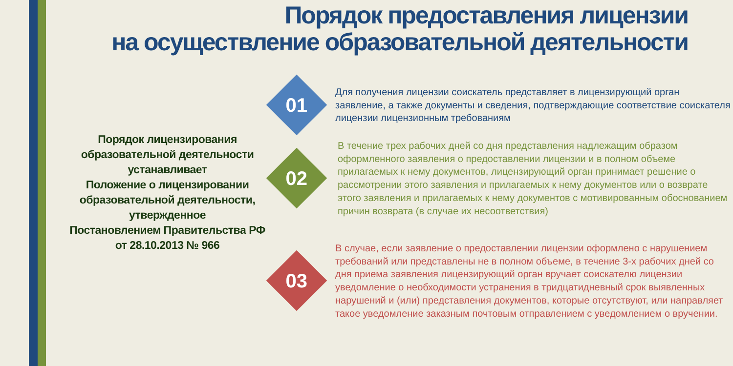Порядок предоставления лицензии
на осуществление образовательной деятельности
Порядок лицензирования образовательной деятельности устанавливает
Положение о лицензировании образовательной деятельности, утвержденное
Постановлением Правительства РФ от 28.10.2013 № 966
01
Для получения лицензии соискатель представляет в лицензирующий орган заявление, а также документы и сведения, подтверждающие соответствие соискателя лицензии лицензионным требованиям
02
В течение трех рабочих дней со дня представления надлежащим образом оформленного заявления о предоставлении лицензии и в полном объеме прилагаемых к нему документов, лицензирующий орган принимает решение о рассмотрении этого заявления и прилагаемых к нему документов или о возврате этого заявления и прилагаемых к нему документов с мотивированным обоснованием причин возврата (в случае их несоответствия)
03
В случае, если заявление о предоставлении лицензии оформлено с нарушением требований или представлены не в полном объеме, в течение 3-х рабочих дней со дня приема заявления лицензирующий орган вручает соискателю лицензии уведомление о необходимости устранения в тридцатидневный срок выявленных нарушений и (или) представления документов, которые отсутствуют, или направляет такое уведомление заказным почтовым отправлением с уведомлением о вручении.